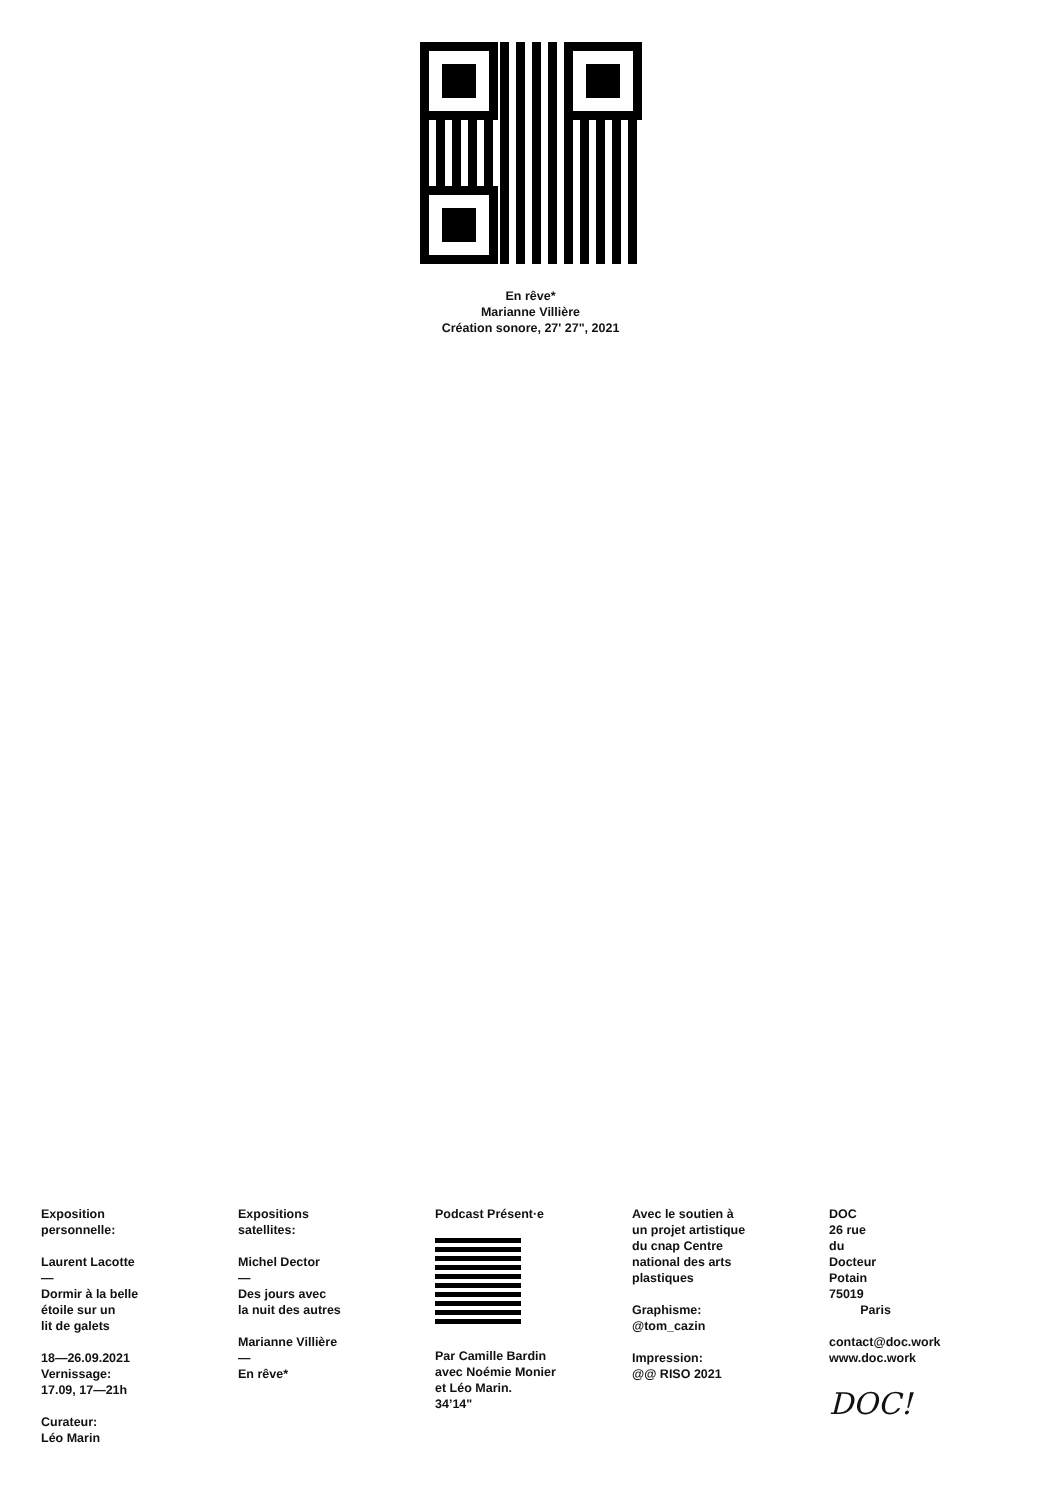En rêve*
Marianne Villière
Création sonore, 27' 27", 2021
Exposition
personnelle:
Laurent Lacotte
—
Dormir à la belle
étoile sur un
lit de galets
18—26.09.2021
Vernissage:
17.09, 17—21h
Curateur:
Léo Marin
Expositions
satellites:
Michel Dector
—
Des jours avec
la nuit des autres
Marianne Villière
—
En rêve*
Podcast Présent·e
Par Camille Bardin
avec Noémie Monier
et Léo Marin.
34’14"
Avec le soutien à
un projet artistique
du cnap Centre
national des arts
plastiques
Graphisme:
@tom_cazin
Impression:
@@ RISO 2021
DOC
26 rue
du
Docteur
Potain
75019
Paris
contact@doc.work
www.doc.work
DOC!